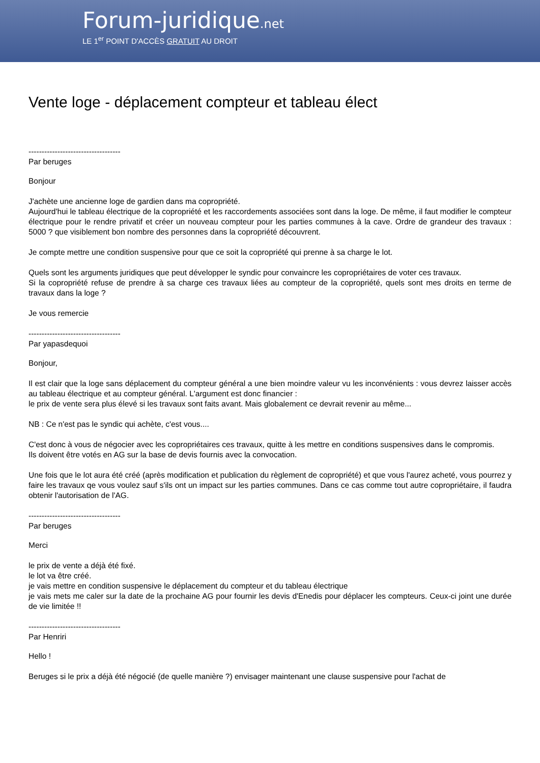Forum-juridique.net
LE 1<sup>er</sup> POINT D'ACCÈS GRATUIT AU DROIT
Vente loge - déplacement compteur et tableau élect
-----------------------------------
Par beruges
Bonjour
J'achète une ancienne loge de gardien dans ma copropriété.
Aujourd'hui le tableau électrique de la copropriété et les raccordements associées sont dans la loge. De même, il faut modifier le compteur électrique pour le rendre privatif et créer un nouveau compteur pour les parties communes à la cave. Ordre de grandeur des travaux : 5000 ? que visiblement bon nombre des personnes dans la copropriété découvrent.
Je compte mettre une condition suspensive pour que ce soit la copropriété qui prenne à sa charge le lot.
Quels sont les arguments juridiques que peut développer le syndic pour convaincre les copropriétaires de voter ces travaux.
Si la copropriété refuse de prendre à sa charge ces travaux liées au compteur de la copropriété, quels sont mes droits en terme de travaux dans la loge ?
Je vous remercie
-----------------------------------
Par yapasdequoi
Bonjour,
Il est clair que la loge sans déplacement du compteur général a une bien moindre valeur vu les inconvénients : vous devrez laisser accès au tableau électrique et au compteur général. L'argument est donc financier :
le prix de vente sera plus élevé si les travaux sont faits avant. Mais globalement ce devrait revenir au même...
NB : Ce n'est pas le syndic qui achète, c'est vous....
C'est donc à vous de négocier avec les copropriétaires ces travaux, quitte à les mettre en conditions suspensives dans le compromis.
Ils doivent être votés en AG sur la base de devis fournis avec la convocation.
Une fois que le lot aura été créé (après modification et publication du règlement de copropriété) et que vous l'aurez acheté, vous pourrez y faire les travaux qe vous voulez sauf s'ils ont un impact sur les parties communes. Dans ce cas comme tout autre copropriétaire, il faudra obtenir l'autorisation de l'AG.
-----------------------------------
Par beruges
Merci
le prix de vente a déjà été fixé.
le lot va être créé.
je vais mettre en condition suspensive le déplacement du compteur et du tableau électrique
je vais mets me caler sur la date de la prochaine AG pour fournir les devis d'Enedis pour déplacer les compteurs. Ceux-ci joint une durée de vie limitée !!
-----------------------------------
Par Henriri
Hello !
Beruges si le prix a déjà été négocié (de quelle manière ?) envisager maintenant une clause suspensive pour l'achat de